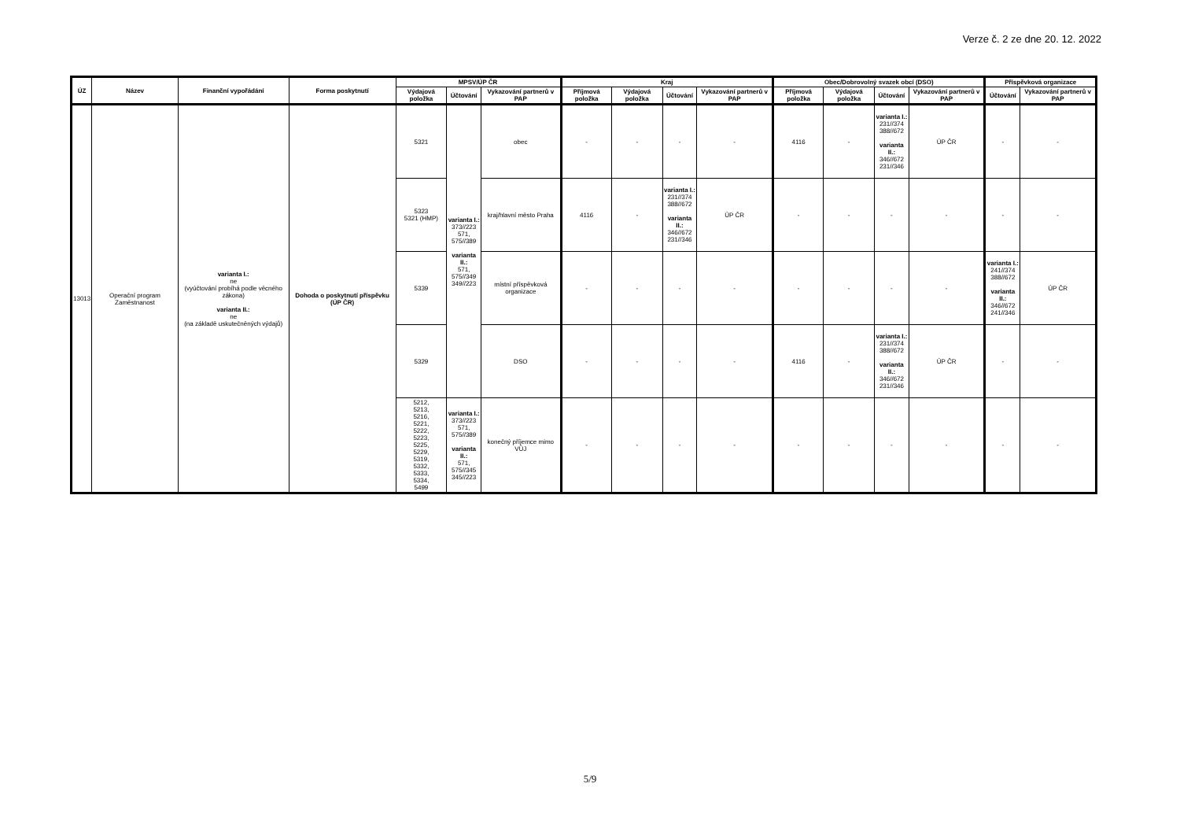Verze č. 2 ze dne 20. 12. 2022
| ÚZ | Název | Finanční vypořádání | Forma poskytnutí | MPSV/ÚP ČR | | | Kraj | | | | Obec/Dobrovolný svazek obcí (DSO) | | | | Příspěvková organizace | |
| --- | --- | --- | --- | --- | --- | --- | --- | --- | --- | --- | --- | --- | --- | --- | --- | --- |
| | | | | Výdajová položka | Účtování | Vykazování partnerů v PAP | Příjmová položka | Výdajová položka | Účtování | Vykazování partnerů v PAP | Příjmová položka | Výdajová položka | Účtování | Vykazování partnerů v PAP | Účtování | Vykazování partnerů v PAP |
| 13013 | Operační program Zaměstnanost | varianta I.: ne (vyúčtování probíhá podle věcného zákona) varianta II.: ne (na základě uskutečněných výdajů) | Dohoda o poskytnutí příspěvku (ÚP ČR) | 5321 | varianta I.: 373//223 571, 575//389 varianta II.: 571, 575//349 349//223 | obec | - | - | - | - | 4116 | - | varianta I.: 231//374 388//672 varianta II.: 346//672 231//346 | ÚP ČR | - | - |
| | | | | 5323 5321 (HMP) | | kraj/hlavní město Praha | 4116 | - | varianta I.: 231//374 388//672 varianta II.: 346//672 231//346 | ÚP ČR | - | - | - | - | - | - |
| | | | | 5339 | | místní příspěvková organizace | - | - | - | - | - | - | - | - | varianta I.: 241//374 388//672 varianta II.: 346//672 241//346 | ÚP ČR |
| | | | | 5329 | | DSO | - | - | - | - | 4116 | - | varianta I.: 231//374 388//672 varianta II.: 346//672 231//346 | ÚP ČR | - | - |
| | | | | 5212, 5213, 5216, 5221, 5222, 5223, 5225, 5229, 5319, 5332, 5333, 5334, 5499 | varianta I.: 373//223 571, 575//389 varianta II.: 571, 575//345 345//223 | konečný příjemce mimo VÚJ | - | - | - | - | - | - | - | - | - | - |
5/9